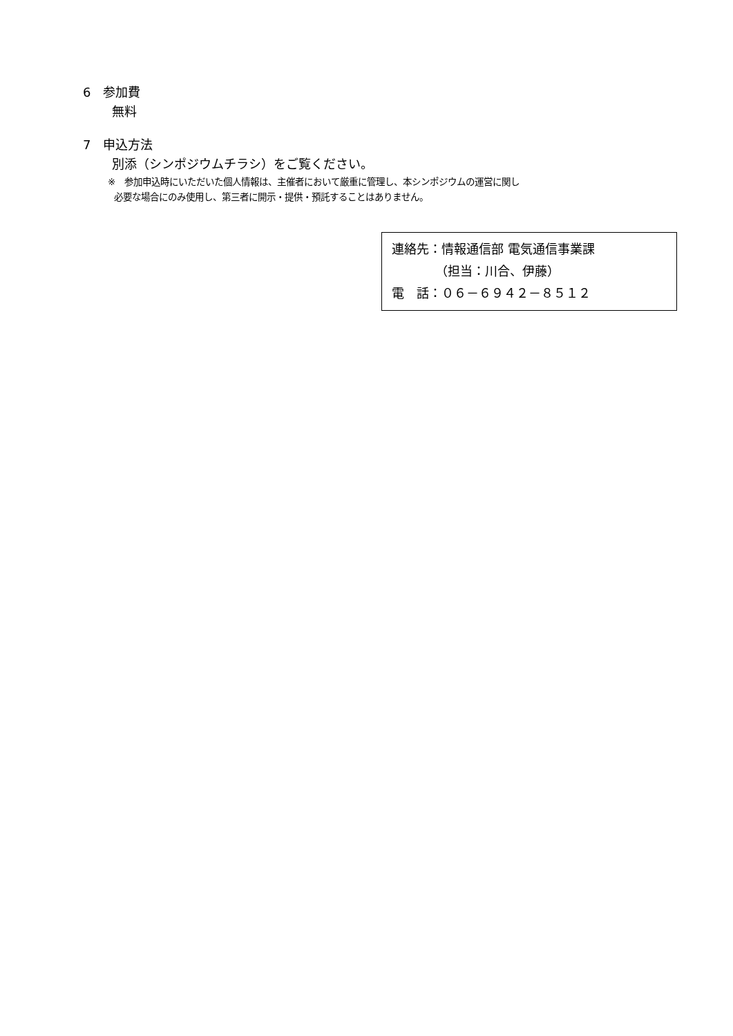6　参加費
無料
7　申込方法
別添（シンポジウムチラシ）をご覧ください。
※　参加申込時にいただいた個人情報は、主催者において厳重に管理し、本シンポジウムの運営に関し
必要な場合にのみ使用し、第三者に開示・提供・預託することはありません。
連絡先：情報通信部 電気通信事業課
　　　　（担当：川合、伊藤）
電　話：０６－６９４２－８５１２